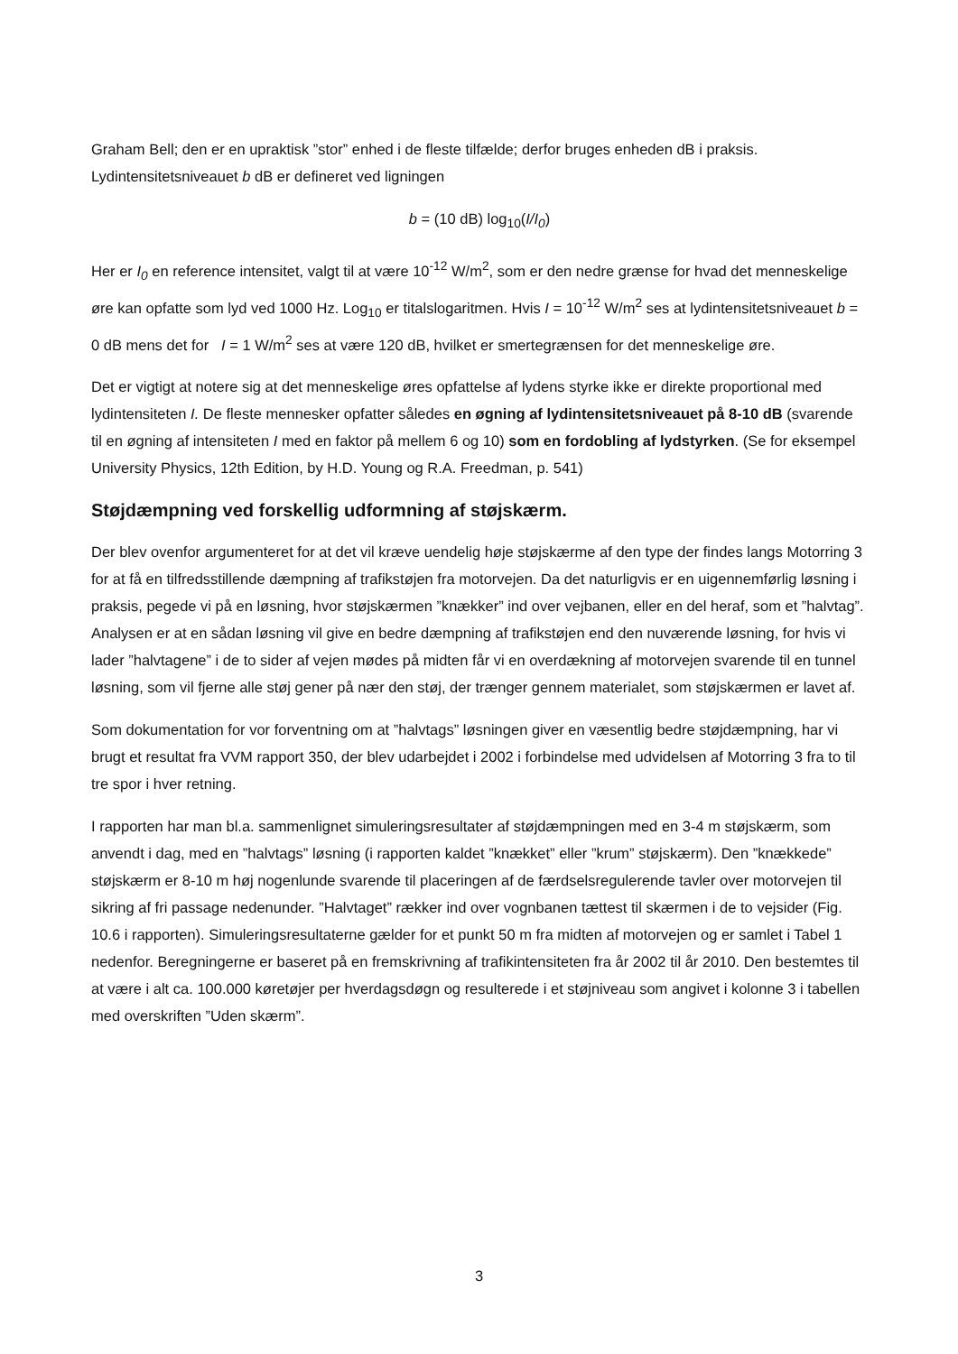Graham Bell; den er en upraktisk ”stor” enhed i de fleste tilfælde; derfor bruges enheden dB i praksis. Lydintensitetsniveauet b dB er defineret ved ligningen
b = (10 dB) log<sub>10</sub>(I/I<sub>0</sub>)
Her er I<sub>0</sub> en reference intensitet, valgt til at være 10<sup>-12</sup> W/m<sup>2</sup>, som er den nedre grænse for hvad det menneskelige øre kan opfatte som lyd ved 1000 Hz. Log<sub>10</sub> er titalslogaritmen. Hvis I = 10<sup>-12</sup> W/m<sup>2</sup> ses at lydintensitetsniveauet b = 0 dB mens det for I = 1 W/m<sup>2</sup> ses at være 120 dB, hvilket er smertegrænsen for det menneskelige øre.
Det er vigtigt at notere sig at det menneskelige øres opfattelse af lydens styrke ikke er direkte proportional med lydintensiteten I. De fleste mennesker opfatter således en øgning af lydintensitetsniveauet på 8-10 dB (svarende til en øgning af intensiteten I med en faktor på mellem 6 og 10) som en fordobling af lydstyrken. (Se for eksempel University Physics, 12th Edition, by H.D. Young og R.A. Freedman, p. 541)
Støjdæmpning ved forskellig udformning af støjskærm.
Der blev ovenfor argumenteret for at det vil kræve uendelig høje støjskærme af den type der findes langs Motorring 3 for at få en tilfredsstillende dæmpning af trafikstøjen fra motorvejen. Da det naturligvis er en uigennemførlig løsning i praksis, pegede vi på en løsning, hvor støjskærmen ”knækker” ind over vejbanen, eller en del heraf, som et ”halvtag”. Analysen er at en sådan løsning vil give en bedre dæmpning af trafikstøjen end den nuværende løsning, for hvis vi lader ”halvtagene” i de to sider af vejen mødes på midten får vi en overdækning af motorvejen svarende til en tunnel løsning, som vil fjerne alle støj gener på nær den støj, der trænger gennem materialet, som støjskærmen er lavet af.
Som dokumentation for vor forventning om at ”halvtags” løsningen giver en væsentlig bedre støjdæmpning, har vi brugt et resultat fra VVM rapport 350, der blev udarbejdet i 2002 i forbindelse med udvidelsen af Motorring 3 fra to til tre spor i hver retning.
I rapporten har man bl.a. sammenlignet simuleringsresultater af støjdæmpningen med en 3-4 m støjskærm, som anvendt i dag, med en ”halvtags” løsning (i rapporten kaldet ”knækket” eller ”krum” støjskærm). Den ”knækkede” støjskærm er 8-10 m høj nogenlunde svarende til placeringen af de færdselsregulerende tavler over motorvejen til sikring af fri passage nedenunder. ”Halvtaget” rækker ind over vognbanen tættest til skærmen i de to vejsider (Fig. 10.6 i rapporten). Simuleringsresultaterne gælder for et punkt 50 m fra midten af motorvejen og er samlet i Tabel 1 nedenfor. Beregningerne er baseret på en fremskrivning af trafikintensiteten fra år 2002 til år 2010. Den bestemtes til at være i alt ca. 100.000 køretøjer per hverdagsdøgn og resulterede i et støjniveau som angivet i kolonne 3 i tabellen med overskriften ”Uden skærm”.
3